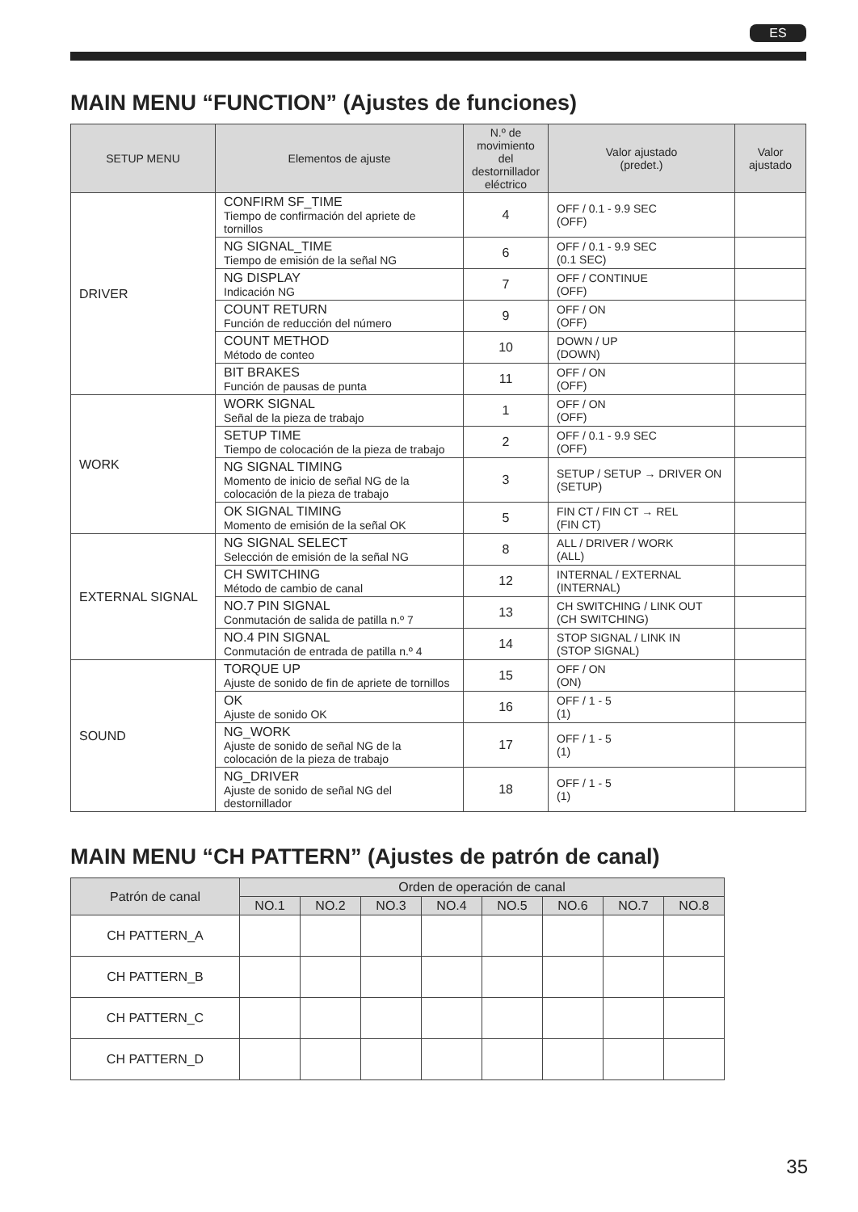ES
MAIN MENU “FUNCTION” (Ajustes de funciones)
| SETUP MENU | Elementos de ajuste | N.º de movimiento del destornillador eléctrico | Valor ajustado (predet.) | Valor ajustado |
| --- | --- | --- | --- | --- |
| DRIVER | CONFIRM SF_TIME Tiempo de confirmación del apriete de tornillos | 4 | OFF / 0.1 - 9.9 SEC (OFF) | |
| | NG SIGNAL_TIME Tiempo de emisión de la señal NG | 6 | OFF / 0.1 - 9.9 SEC (0.1 SEC) | |
| | NG DISPLAY Indicación NG | 7 | OFF / CONTINUE (OFF) | |
| | COUNT RETURN Función de reducción del número | 9 | OFF / ON (OFF) | |
| | COUNT METHOD Método de conteo | 10 | DOWN / UP (DOWN) | |
| | BIT BRAKES Función de pausas de punta | 11 | OFF / ON (OFF) | |
| WORK | WORK SIGNAL Señal de la pieza de trabajo | 1 | OFF / ON (OFF) | |
| | SETUP TIME Tiempo de colocación de la pieza de trabajo | 2 | OFF / 0.1 - 9.9 SEC (OFF) | |
| | NG SIGNAL TIMING Momento de inicio de señal NG de la colocación de la pieza de trabajo | 3 | SETUP / SETUP → DRIVER ON (SETUP) | |
| | OK SIGNAL TIMING Momento de emisión de la señal OK | 5 | FIN CT / FIN CT → REL (FIN CT) | |
| EXTERNAL SIGNAL | NG SIGNAL SELECT Selección de emisión de la señal NG | 8 | ALL / DRIVER / WORK (ALL) | |
| | CH SWITCHING Método de cambio de canal | 12 | INTERNAL / EXTERNAL (INTERNAL) | |
| | NO.7 PIN SIGNAL Conmutación de salida de patilla n.º 7 | 13 | CH SWITCHING / LINK OUT (CH SWITCHING) | |
| | NO.4 PIN SIGNAL Conmutación de entrada de patilla n.º 4 | 14 | STOP SIGNAL / LINK IN (STOP SIGNAL) | |
| SOUND | TORQUE UP Ajuste de sonido de fin de apriete de tornillos | 15 | OFF / ON (ON) | |
| | OK Ajuste de sonido OK | 16 | OFF / 1 - 5 (1) | |
| | NG_WORK Ajuste de sonido de señal NG de la colocación de la pieza de trabajo | 17 | OFF / 1 - 5 (1) | |
| | NG_DRIVER Ajuste de sonido de señal NG del destornillador | 18 | OFF / 1 - 5 (1) | |
MAIN MENU “CH PATTERN” (Ajustes de patrón de canal)
| Patrón de canal | Orden de operación de canal | | | | | | | |
| --- | --- | --- | --- | --- | --- | --- | --- | --- |
| | NO.1 | NO.2 | NO.3 | NO.4 | NO.5 | NO.6 | NO.7 | NO.8 |
| CH PATTERN_A | | | | | | | | |
| CH PATTERN_B | | | | | | | | |
| CH PATTERN_C | | | | | | | | |
| CH PATTERN_D | | | | | | | | |
35